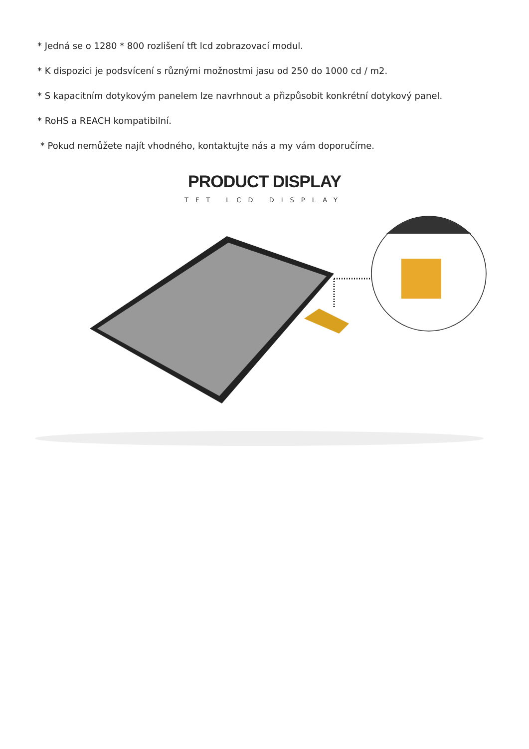* Jedná se o 1280 * 800 rozlišení tft lcd zobrazovací modul.
* K dispozici je podsvícení s různými možnostmi jasu od 250 do 1000 cd / m2.
* S kapacitním dotykovým panelem lze navrhnout a přizpůsobit konkrétní dotykový panel.
* RoHS a REACH kompatibilní.
* Pokud nemůžete najít vhodného, kontaktujte nás a my vám doporučíme.
PRODUCT DISPLAY
TFT LCD DISPLAY